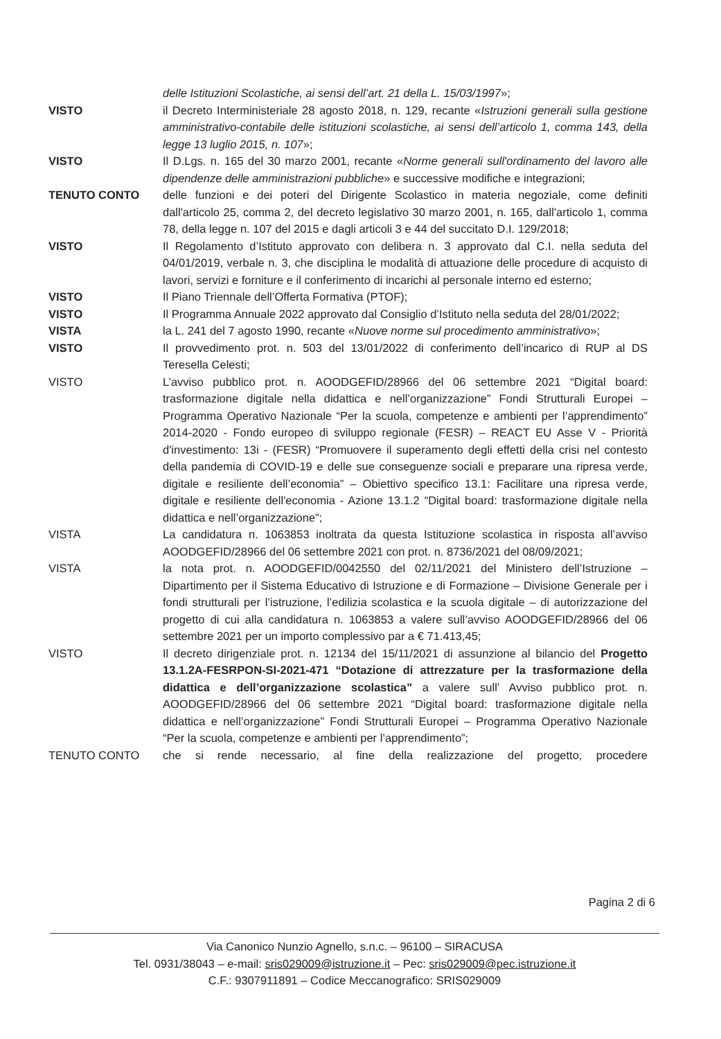delle Istituzioni Scolastiche, ai sensi dell’art. 21 della L. 15/03/1997»;
VISTO il Decreto Interministeriale 28 agosto 2018, n. 129, recante «Istruzioni generali sulla gestione amministrativo-contabile delle istituzioni scolastiche, ai sensi dell’articolo 1, comma 143, della legge 13 luglio 2015, n. 107»;
VISTO Il D.Lgs. n. 165 del 30 marzo 2001, recante «Norme generali sull'ordinamento del lavoro alle dipendenze delle amministrazioni pubbliche» e successive modifiche e integrazioni;
TENUTO CONTO delle funzioni e dei poteri del Dirigente Scolastico in materia negoziale, come definiti dall'articolo 25, comma 2, del decreto legislativo 30 marzo 2001, n. 165, dall'articolo 1, comma 78, della legge n. 107 del 2015 e dagli articoli 3 e 44 del succitato D.I. 129/2018;
VISTO Il Regolamento d’Istituto approvato con delibera n. 3 approvato dal C.I. nella seduta del 04/01/2019, verbale n. 3, che disciplina le modalità di attuazione delle procedure di acquisto di lavori, servizi e forniture e il conferimento di incarichi al personale interno ed esterno;
VISTO Il Piano Triennale dell’Offerta Formativa (PTOF);
VISTO Il Programma Annuale 2022 approvato dal Consiglio d’Istituto nella seduta del 28/01/2022;
VISTA la L. 241 del 7 agosto 1990, recante «Nuove norme sul procedimento amministrativo»;
VISTO Il provvedimento prot. n. 503 del 13/01/2022 di conferimento dell’incarico di RUP al DS Teresella Celesti;
VISTO L’avviso pubblico prot. n. AOODGEFID/28966 del 06 settembre 2021 “Digital board: trasformazione digitale nella didattica e nell’organizzazione” Fondi Strutturali Europei – Programma Operativo Nazionale “Per la scuola, competenze e ambienti per l’apprendimento” 2014-2020 - Fondo europeo di sviluppo regionale (FESR) – REACT EU Asse V - Priorità d'investimento: 13i - (FESR) “Promuovere il superamento degli effetti della crisi nel contesto della pandemia di COVID-19 e delle sue conseguenze sociali e preparare una ripresa verde, digitale e resiliente dell’economia” – Obiettivo specifico 13.1: Facilitare una ripresa verde, digitale e resiliente dell'economia - Azione 13.1.2 “Digital board: trasformazione digitale nella didattica e nell’organizzazione”;
VISTA La candidatura n. 1063853 inoltrata da questa Istituzione scolastica in risposta all’avviso AOODGEFID/28966 del 06 settembre 2021 con prot. n. 8736/2021 del 08/09/2021;
VISTA la nota prot. n. AOODGEFID/0042550 del 02/11/2021 del Ministero dell’Istruzione – Dipartimento per il Sistema Educativo di Istruzione e di Formazione – Divisione Generale per i fondi strutturali per l’istruzione, l’edilizia scolastica e la scuola digitale – di autorizzazione del progetto di cui alla candidatura n. 1063853 a valere sull’avviso AOODGEFID/28966 del 06 settembre 2021 per un importo complessivo par a € 71.413,45;
VISTO Il decreto dirigenziale prot. n. 12134 del 15/11/2021 di assunzione al bilancio del Progetto 13.1.2A-FESRPON-SI-2021-471 “Dotazione di attrezzature per la trasformazione della didattica e dell’organizzazione scolastica” a valere sull’ Avviso pubblico prot. n. AOODGEFID/28966 del 06 settembre 2021 “Digital board: trasformazione digitale nella didattica e nell’organizzazione” Fondi Strutturali Europei – Programma Operativo Nazionale “Per la scuola, competenze e ambienti per l’apprendimento”;
TENUTO CONTO che si rende necessario, al fine della realizzazione del progetto, procedere
Pagina 2 di 6
Via Canonico Nunzio Agnello, s.n.c. – 96100 – SIRACUSA
Tel. 0931/38043 – e-mail: sris029009@istruzione.it – Pec: sris029009@pec.istruzione.it
C.F.: 9307911891 – Codice Meccanografico: SRIS029009